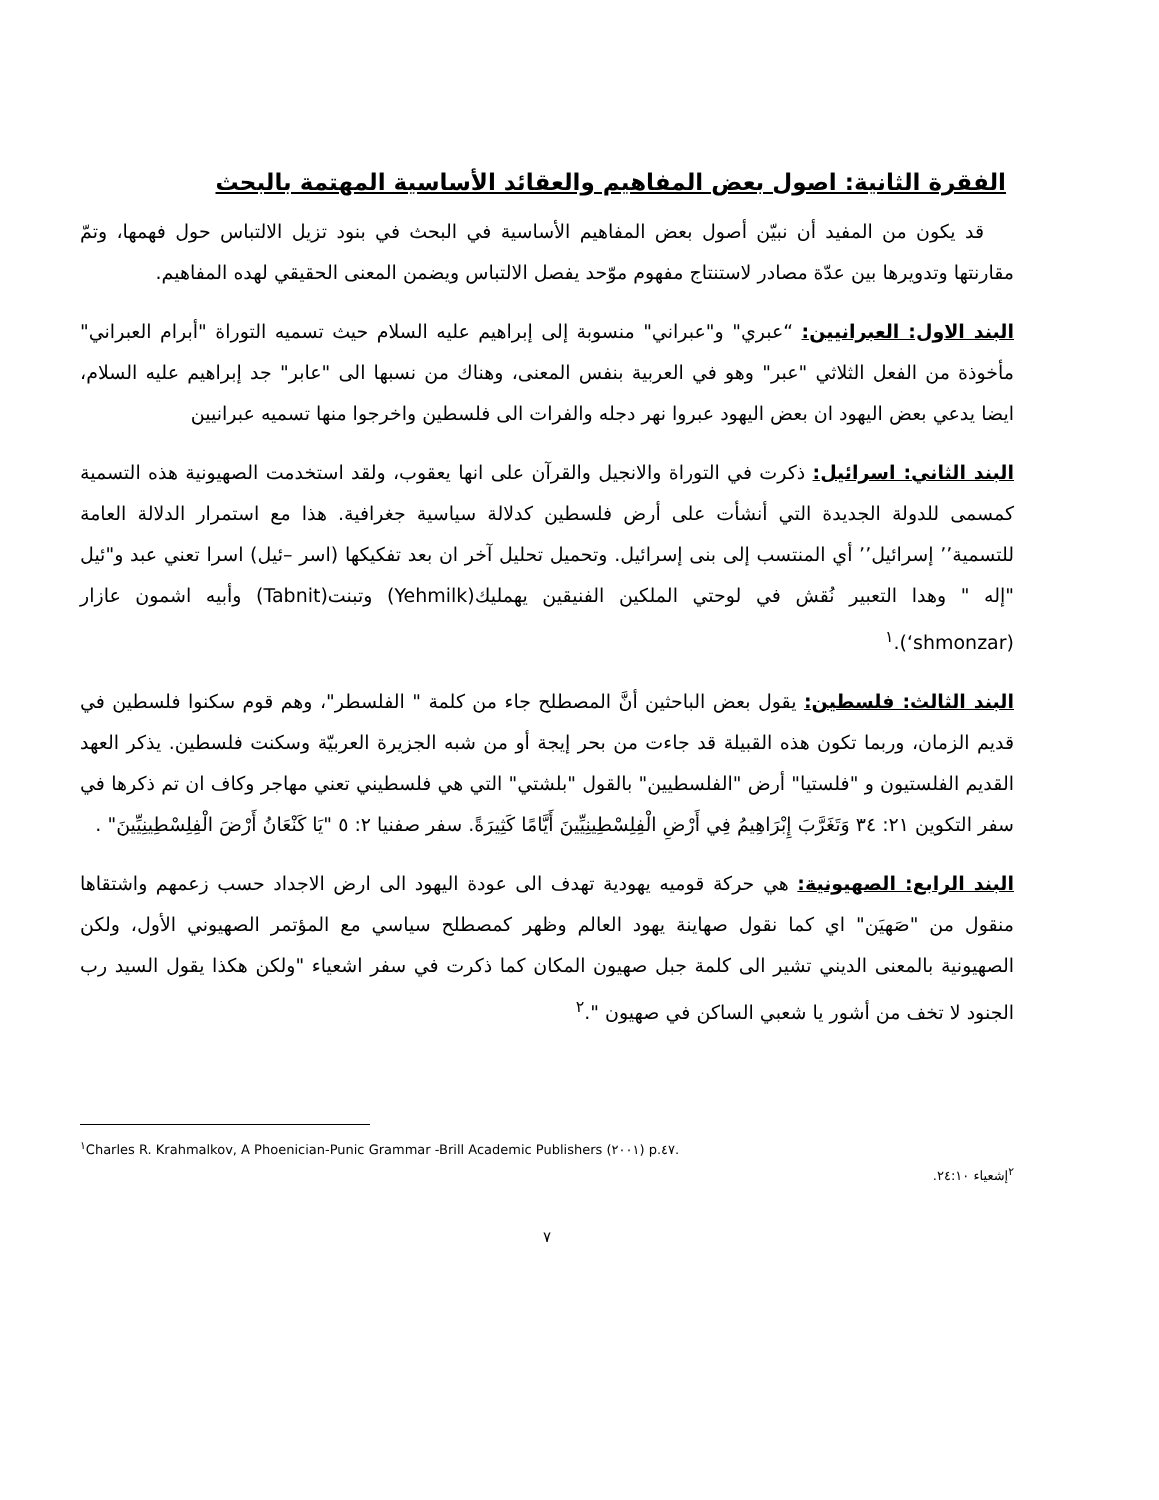الفقرة الثانية: اصول بعض المفاهيم والعقائد الأساسية المهتمة بالبحث
قد يكون من المفيد أن نبيّن أصول بعض المفاهيم الأساسية في البحث في بنود تزيل الالتباس حول فهمها، وتمّ مقارنتها وتدويرها بين عدّة مصادر لاستنتاج مفهوم موّحد يفصل الالتباس ويضمن المعنى الحقيقي لهده المفاهيم.
البند الاول: العبرانيين: “عبري" و"عبراني" منسوبة إلى إبراهيم عليه السلام حيث تسميه التوراة "أبرام العبراني" مأخوذة من الفعل الثلاثي "عبر" وهو في العربية بنفس المعنى، وهناك من نسبها الى "عابر" جد إبراهيم عليه السلام، ايضا يدعي بعض اليهود ان بعض اليهود عبروا نهر دجله والفرات الى فلسطين واخرجوا منها تسميه عبرانيين
البند الثاني: اسرائيل: ذكرت في التوراة والانجيل والقرآن على انها يعقوب، ولقد استخدمت الصهيونية هذه التسمية كمسمى للدولة الجديدة التي أنشأت على أرض فلسطين كدلالة سياسية جغرافية. هذا مع استمرار الدلالة العامة للتسمية’’ إسرائيل’’ أي المنتسب إلى بنى إسرائيل. وتحميل تحليل آخر ان بعد تفكيكها (اسر –ئيل) اسرا تعني عبد و"ئيل "إله " وهدا التعبير نُقش في لوحتي الملكين الفنيقين يهمليك(Yehmilk) وتبنت(Tabnit) وأبيه اشمون عازار (shmonzar‘).<sup>١</sup>
البند الثالث: فلسطين: يقول بعض الباحثين أنَّ المصطلح جاء من كلمة " الفلسطر"، وهم قوم سكنوا فلسطين في قديم الزمان، وربما تكون هذه القبيلة قد جاءت من بحر إيجة أو من شبه الجزيرة العربيّة وسكنت فلسطين. يذكر العهد القديم الفلستيون و "فلستيا" أرض "الفلسطيين" بالقول "بلشتي" التي هي فلسطيني تعني مهاجر وكاف ان تم ذكرها في سفر التكوين ٢١: ٣٤ وَتَغَرَّبَ إِبْرَاهِيمُ فِي أَرْضِ الْفِلِسْطِينِيِّينَ أَيَّامًا كَثِيرَةً. سفر صفنيا ٢: ٥ "يَا كَنْعَانُ أَرْضَ الْفِلِسْطِينِيِّينَ" .
البند الرابع: الصهيونية: هي حركة قوميه يهودية تهدف الى عودة اليهود الى ارض الاجداد حسب زعمهم واشتقاها منقول من "صَهيَن" اي كما نقول صهاينة يهود العالم وظهر كمصطلح سياسي مع المؤتمر الصهيوني الأول، ولكن الصهيونية بالمعنى الديني تشير الى كلمة جبل صهيون المكان كما ذكرت في سفر اشعياء "ولكن هكذا يقول السيد رب الجنود لا تخف من أشور يا شعبي الساكن في صهيون ".<sup>٢</sup>
<sup>١</sup> Charles R. Krahmalkov, A Phoenician-Punic Grammar -Brill Academic Publishers (٢٠٠١) p.٤٧.
<sup>٢</sup> إشعياء ٢٤:١٠.
٧